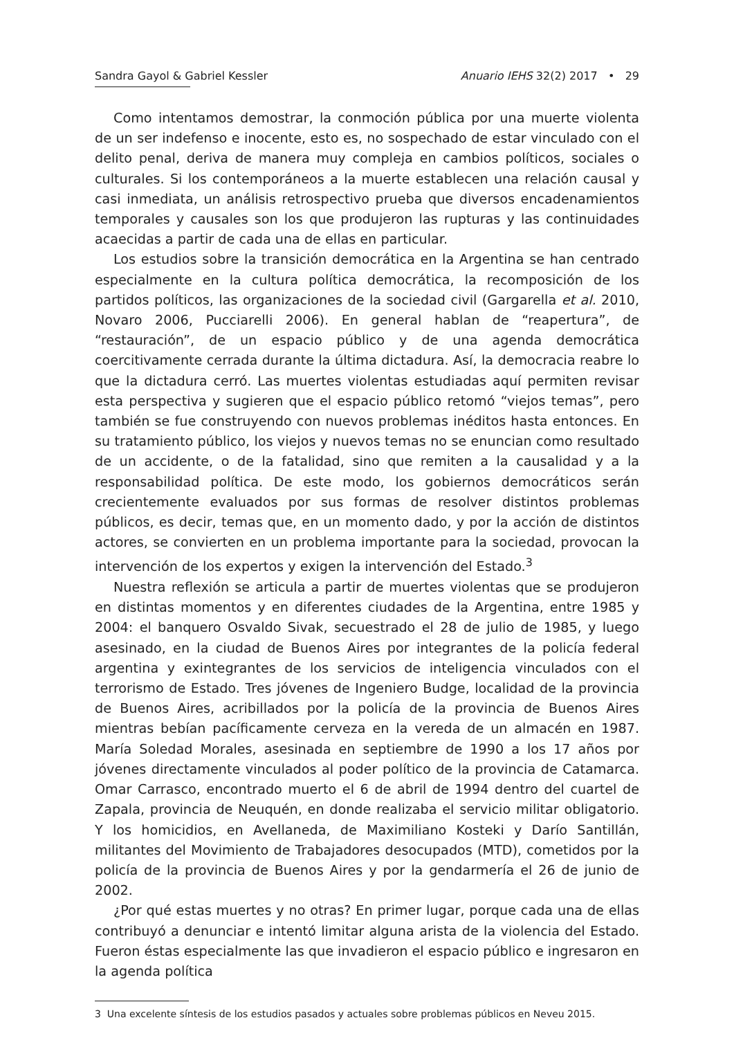Sandra Gayol & Gabriel Kessler Anuario IEHS 32(2) 2017 • 29
Como intentamos demostrar, la conmoción pública por una muerte violenta de un ser indefenso e inocente, esto es, no sospechado de estar vinculado con el delito penal, deriva de manera muy compleja en cambios políticos, sociales o culturales. Si los contemporáneos a la muerte establecen una relación causal y casi inmediata, un análisis retrospectivo prueba que diversos encadenamientos temporales y causales son los que produjeron las rupturas y las continuidades acaecidas a partir de cada una de ellas en particular.
Los estudios sobre la transición democrática en la Argentina se han centrado especialmente en la cultura política democrática, la recomposición de los partidos políticos, las organizaciones de la sociedad civil (Gargarella et al. 2010, Novaro 2006, Pucciarelli 2006). En general hablan de “reapertura”, de “restauración”, de un espacio público y de una agenda democrática coercitivamente cerrada durante la última dictadura. Así, la democracia reabre lo que la dictadura cerró. Las muertes violentas estudiadas aquí permiten revisar esta perspectiva y sugieren que el espacio público retomó “viejos temas”, pero también se fue construyendo con nuevos problemas inéditos hasta entonces. En su tratamiento público, los viejos y nuevos temas no se enuncian como resultado de un accidente, o de la fatalidad, sino que remiten a la causalidad y a la responsabilidad política. De este modo, los gobiernos democráticos serán crecientemente evaluados por sus formas de resolver distintos problemas públicos, es decir, temas que, en un momento dado, y por la acción de distintos actores, se convierten en un problema importante para la sociedad, provocan la intervención de los expertos y exigen la intervención del Estado.<sup>3</sup>
Nuestra reflexión se articula a partir de muertes violentas que se produjeron en distintas momentos y en diferentes ciudades de la Argentina, entre 1985 y 2004: el banquero Osvaldo Sivak, secuestrado el 28 de julio de 1985, y luego asesinado, en la ciudad de Buenos Aires por integrantes de la policía federal argentina y exintegrantes de los servicios de inteligencia vinculados con el terrorismo de Estado. Tres jóvenes de Ingeniero Budge, localidad de la provincia de Buenos Aires, acribillados por la policía de la provincia de Buenos Aires mientras bebían pacíficamente cerveza en la vereda de un almacén en 1987. María Soledad Morales, asesinada en septiembre de 1990 a los 17 años por jóvenes directamente vinculados al poder político de la provincia de Catamarca. Omar Carrasco, encontrado muerto el 6 de abril de 1994 dentro del cuartel de Zapala, provincia de Neuquén, en donde realizaba el servicio militar obligatorio. Y los homicidios, en Avellaneda, de Maximiliano Kosteki y Darío Santillán, militantes del Movimiento de Trabajadores desocupados (MTD), cometidos por la policía de la provincia de Buenos Aires y por la gendarmería el 26 de junio de 2002.
¿Por qué estas muertes y no otras? En primer lugar, porque cada una de ellas contribuyó a denunciar e intentó limitar alguna arista de la violencia del Estado. Fueron éstas especialmente las que invadieron el espacio público e ingresaron en la agenda política
3 Una excelente síntesis de los estudios pasados y actuales sobre problemas públicos en Neveu 2015.